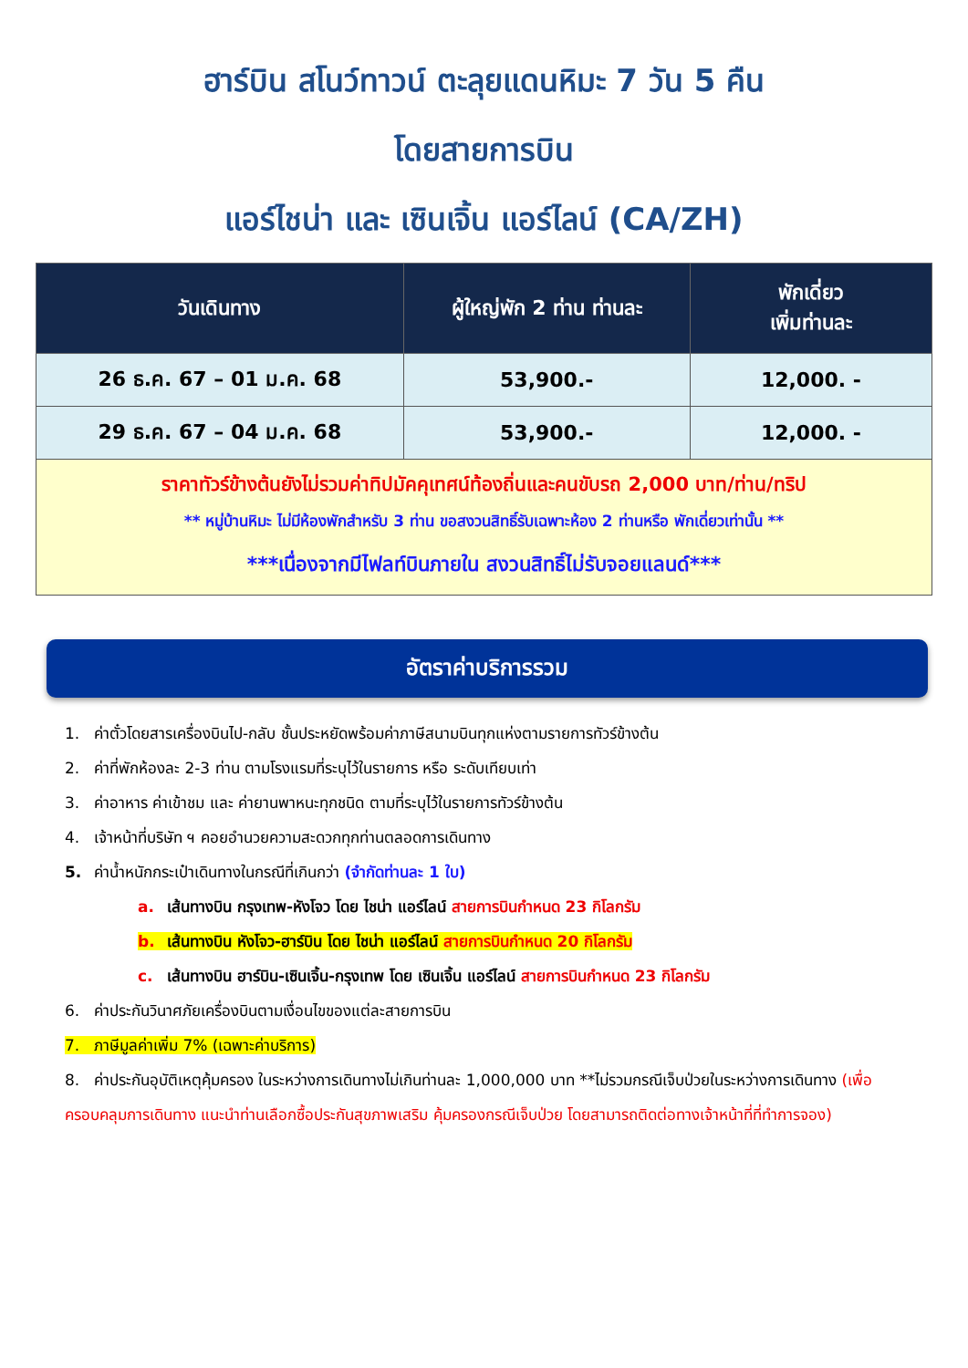ฮาร์บิน สโนว์ทาวน์ ตะลุยแดนหิมะ 7 วัน 5 คืน
โดยสายการบิน
แอร์ไชน่า และ เซินเจิ้น แอร์ไลน์ (CA/ZH)
| วันเดินทาง | ผู้ใหญ่พัก 2 ท่าน ท่านละ | พักเดี่ยว เพิ่มท่านละ |
| --- | --- | --- |
| 26 ธ.ค. 67 – 01 ม.ค. 68 | 53,900.- | 12,000. - |
| 29 ธ.ค. 67 – 04 ม.ค. 68 | 53,900.- | 12,000. - |
| ราคาทัวร์ข้างต้นยังไม่รวมค่าทิปมัคคุเทศน์ท้องถิ่นและคนขับรถ 2,000 บาท/ท่าน/ทริป ** หมู่บ้านหิมะ ไม่มีห้องพักสำหรับ 3 ท่าน ขอสงวนสิทธิ์รับเฉพาะห้อง 2 ท่านหรือ พักเดี่ยวเท่านั้น ** ***เนื่องจากมีไฟลท์บินภายใน สงวนสิทธิ์ไม่รับจอยแลนด์*** | | |
อัตราค่าบริการรวม
1. ค่าตั๋วโดยสารเครื่องบินไป-กลับ ชั้นประหยัดพร้อมค่าภาษีสนามบินทุกแห่งตามรายการทัวร์ข้างต้น
2. ค่าที่พักห้องละ 2-3 ท่าน ตามโรงแรมที่ระบุไว้ในรายการ หรือ ระดับเทียบเท่า
3. ค่าอาหาร ค่าเข้าชม และ ค่ายานพาหนะทุกชนิด ตามที่ระบุไว้ในรายการทัวร์ข้างต้น
4. เจ้าหน้าที่บริษัท ฯ คอยอำนวยความสะดวกทุกท่านตลอดการเดินทาง
5. ค่าน้ำหนักกระเป๋าเดินทางในกรณีที่เกินกว่า (จำกัดท่านละ 1 ใบ)
a. เส้นทางบิน กรุงเทพ-หังโจว โดย ไชน่า แอร์ไลน์ สายการบินกำหนด 23 กิโลกรัม
b. เส้นทางบิน หังโจว-ฮาร์บิน โดย ไชน่า แอร์ไลน์ สายการบินกำหนด 20 กิโลกรัม
c. เส้นทางบิน ฮาร์บิน-เซินเจิ้น-กรุงเทพ โดย เซินเจิ้น แอร์ไลน์ สายการบินกำหนด 23 กิโลกรัม
6. ค่าประกันวินาศภัยเครื่องบินตามเงื่อนไขของแต่ละสายการบิน
7. ภาษีมูลค่าเพิ่ม 7% (เฉพาะค่าบริการ)
8. ค่าประกันอุบัติเหตุคุ้มครอง ในระหว่างการเดินทางไม่เกินท่านละ 1,000,000 บาท **ไม่รวมกรณีเจ็บป่วยในระหว่างการเดินทาง (เพื่อครอบคลุมการเดินทาง แนะนำท่านเลือกซื้อประกันสุขภาพเสริม คุ้มครองกรณีเจ็บป่วย โดยสามารถติดต่อทางเจ้าหน้าที่ที่ทำการจอง)